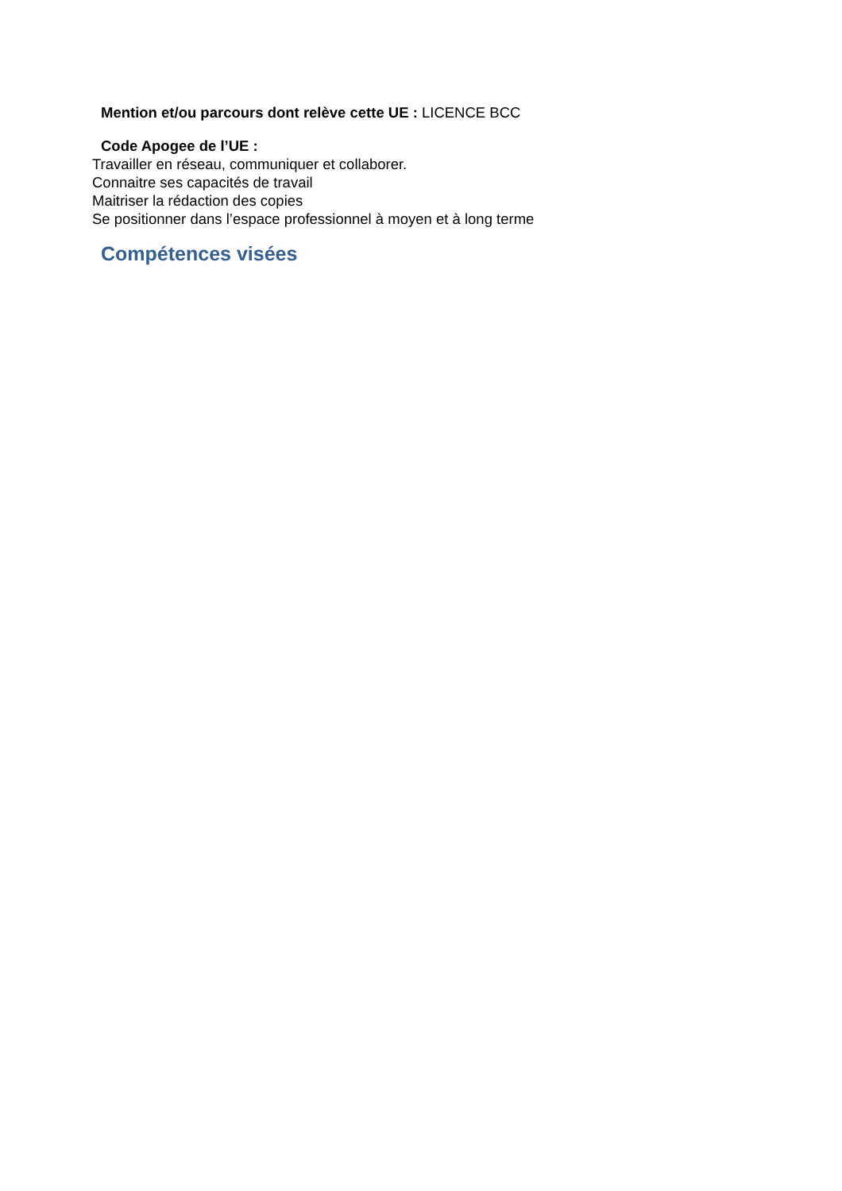Mention et/ou parcours dont relève cette UE : LICENCE BCC
Code Apogee de l’UE :
Travailler en réseau, communiquer et collaborer.
Connaitre ses capacités de travail
Maitriser la rédaction des copies
Se positionner dans l’espace professionnel à moyen et à long terme
Compétences visées